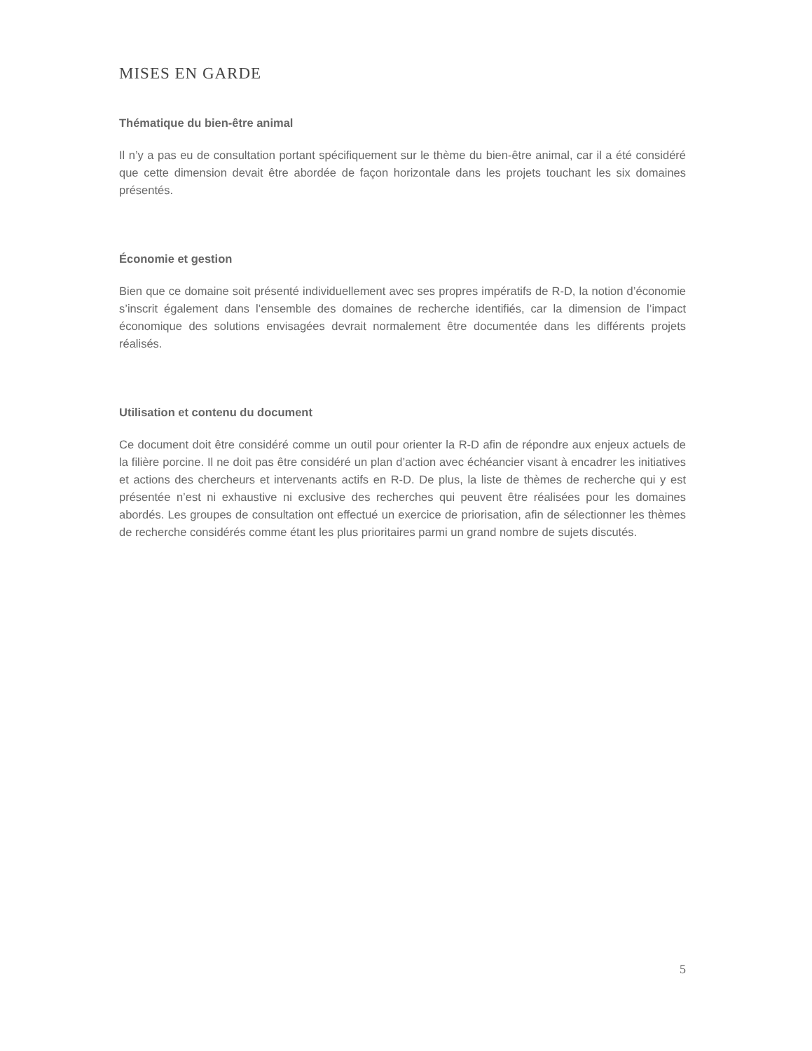MISES EN GARDE
Thématique du bien-être animal
Il n’y a pas eu de consultation portant spécifiquement sur le thème du bien-être animal, car il a été considéré que cette dimension devait être abordée de façon horizontale dans les projets touchant les six domaines présentés.
Économie et gestion
Bien que ce domaine soit présenté individuellement avec ses propres impératifs de R-D, la notion d’économie s’inscrit également dans l’ensemble des domaines de recherche identifiés, car la dimension de l’impact économique des solutions envisagées devrait normalement être documentée dans les différents projets réalisés.
Utilisation et contenu du document
Ce document doit être considéré comme un outil pour orienter la R-D afin de répondre aux enjeux actuels de la filière porcine. Il ne doit pas être considéré un plan d’action avec échéancier visant à encadrer les initiatives et actions des chercheurs et intervenants actifs en R-D. De plus, la liste de thèmes de recherche qui y est présentée n’est ni exhaustive ni exclusive des recherches qui peuvent être réalisées pour les domaines abordés. Les groupes de consultation ont effectué un exercice de priorisation, afin de sélectionner les thèmes de recherche considérés comme étant les plus prioritaires parmi un grand nombre de sujets discutés.
5